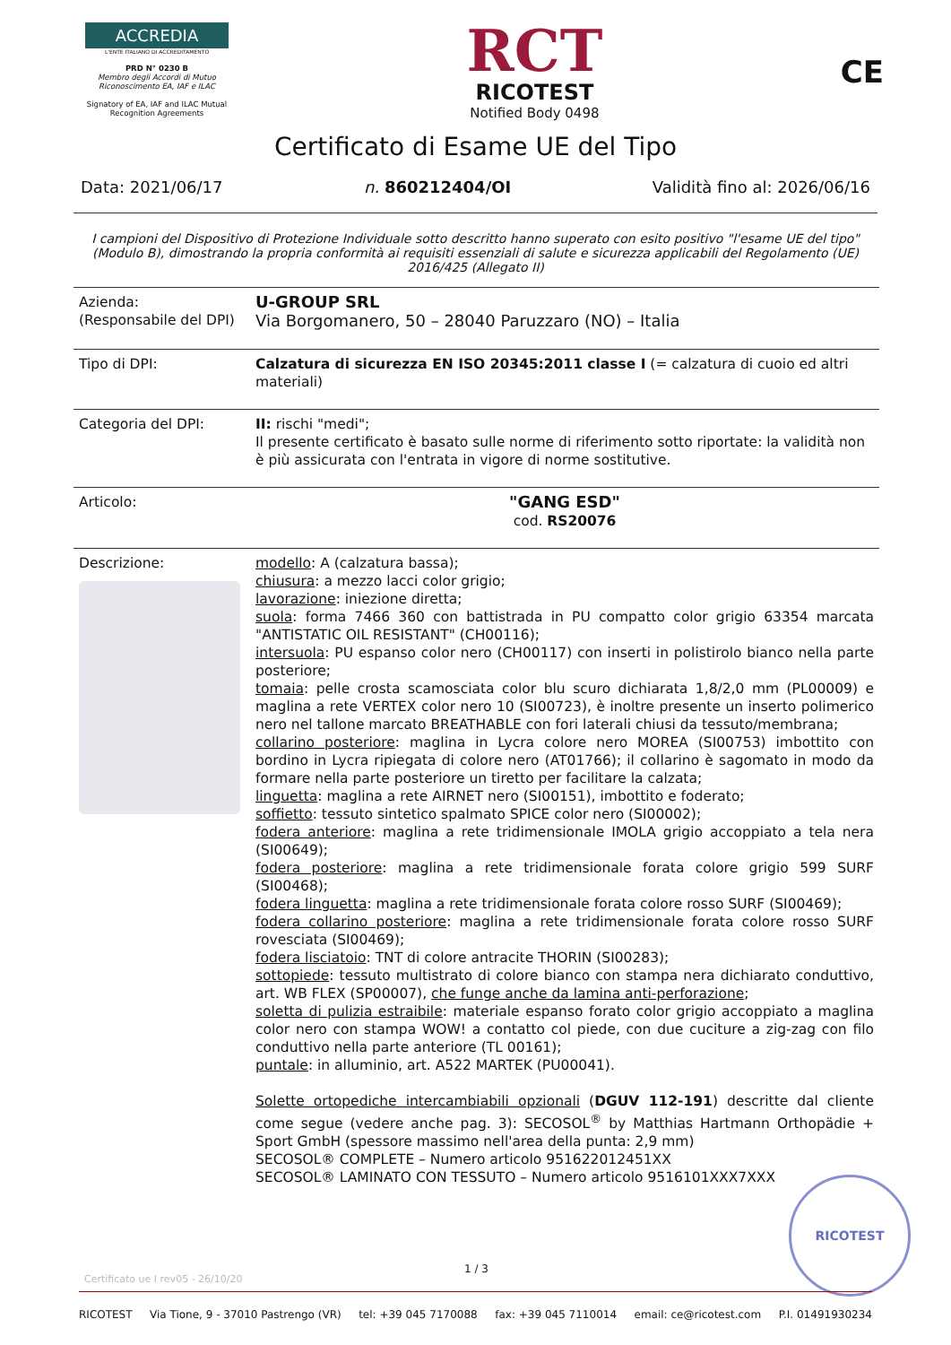ACCREDIA
L'ENTE ITALIANO DI ACCREDITAMENTO
PRD N° 0230 B
Membro degli Accordi di Mutuo Riconoscimento EA, IAF e ILAC
Signatory of EA, IAF and ILAC Mutual Recognition Agreements
RCT
RICOTEST
Notified Body 0498
CE
Certificato di Esame UE del Tipo
Data: 2021/06/17 n. 860212404/OI Validità fino al: 2026/06/16
I campioni del Dispositivo di Protezione Individuale sotto descritto hanno superato con esito positivo "l'esame UE del tipo" (Modulo B), dimostrando la propria conformità ai requisiti essenziali di salute e sicurezza applicabili del Regolamento (UE) 2016/425 (Allegato II)
| Azienda: (Responsabile del DPI) | U-GROUP SRL Via Borgomanero, 50 – 28040 Paruzzaro (NO) – Italia |
| Tipo di DPI: | Calzatura di sicurezza EN ISO 20345:2011 classe I (= calzatura di cuoio ed altri materiali) |
| Categoria del DPI: | II: rischi "medi"; Il presente certificato è basato sulle norme di riferimento sotto riportate: la validità non è più assicurata con l'entrata in vigore di norme sostitutive. |
| Articolo: | "GANG ESD" cod. RS20076 |
| Descrizione: | modello : A (calzatura bassa); chiusura : a mezzo lacci color grigio; lavorazione : iniezione diretta; suola : forma 7466 360 con battistrada in PU compatto color grigio 63354 marcata "ANTISTATIC OIL RESISTANT" (CH00116); intersuola : PU espanso color nero (CH00117) con inserti in polistirolo bianco nella parte posteriore; tomaia : pelle crosta scamosciata color blu scuro dichiarata 1,8/2,0 mm (PL00009) e maglina a rete VERTEX color nero 10 (SI00723), è inoltre presente un inserto polimerico nero nel tallone marcato BREATHABLE con fori laterali chiusi da tessuto/membrana; collarino posteriore : maglina in Lycra colore nero MOREA (SI00753) imbottito con bordino in Lycra ripiegata di colore nero (AT01766); il collarino è sagomato in modo da formare nella parte posteriore un tiretto per facilitare la calzata; linguetta : maglina a rete AIRNET nero (SI00151), imbottito e foderato; soffietto : tessuto sintetico spalmato SPICE color nero (SI00002); fodera anteriore : maglina a rete tridimensionale IMOLA grigio accoppiato a tela nera (SI00649); fodera posteriore : maglina a rete tridimensionale forata colore grigio 599 SURF (SI00468); fodera linguetta : maglina a rete tridimensionale forata colore rosso SURF (SI00469); fodera collarino posteriore : maglina a rete tridimensionale forata colore rosso SURF rovesciata (SI00469); fodera lisciatoio : TNT di colore antracite THORIN (SI00283); sottopiede : tessuto multistrato di colore bianco con stampa nera dichiarato conduttivo, art. WB FLEX (SP00007), che funge anche da lamina anti-perforazione ; soletta di pulizia estraibile : materiale espanso forato color grigio accoppiato a maglina color nero con stampa WOW! a contatto col piede, con due cuciture a zig-zag con filo conduttivo nella parte anteriore (TL 00161); puntale : in alluminio, art. A522 MARTEK (PU00041). Solette ortopediche intercambiabili opzionali ( DGUV 112-191 ) descritte dal cliente come segue (vedere anche pag. 3): SECOSOL<sup>®</sup> by Matthias Hartmann Orthopädie + Sport GmbH (spessore massimo nell'area della punta: 2,9 mm) SECOSOL® COMPLETE – Numero articolo 951622012451XX SECOSOL® LAMINATO CON TESSUTO – Numero articolo 9516101XXX7XXX |
RICOTEST
1 / 3
Certificato ue I rev05 - 26/10/20
RICOTEST Via Tione, 9 - 37010 Pastrengo (VR) tel: +39 045 7170088 fax: +39 045 7110014 email: ce@ricotest.com P.I. 01491930234